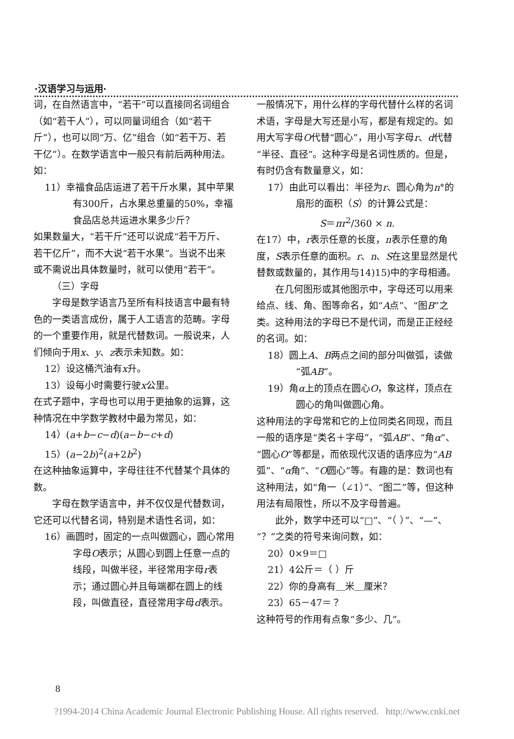·汉语学习与运用·
词，在自然语言中，“若干”可以直接同名词组合（如“若干人”），可以同量词组合（如“若干斤”），也可以同“万、亿”组合（如“若干万、若干亿”）。在数学语言中一般只有前后两种用法。如：
11）幸福食品店运进了若干斤水果，其中苹果有300斤，占水果总重量的50%，幸福食品店总共运进水果多少斤？
如果数量大，“若干斤”还可以说成“若干万斤、若干亿斤”，而不大说“若干水果”。当说不出来或不需说出具体数量时，就可以使用“若干”。
（三）字母
字母是数学语言乃至所有科技语言中最有特色的一类语言成份，属于人工语言的范畴。字母的一个重要作用，就是代替数词。一般说来，人们倾向于用x、y、z表示未知数。如：
12）设这桶汽油有x升。
13）设每小时需要行驶x公里。
在式子题中，字母也可以用于更抽象的运算，这种情况在中学数学教材中最为常见，如：
14）(a+b−c−d)(a−b−c+d)
15）(a−2b)<sup>2</sup>(a+2b<sup>2</sup>)
在这种抽象运算中，字母往往不代替某个具体的数。
字母在数学语言中，并不仅仅是代替数词，它还可以代替名词，特别是术语性名词，如：
16）画圆时，固定的一点叫做圆心，圆心常用字母O表示；从圆心到圆上任意一点的线段，叫做半径，半径常用字母r表示；通过圆心并且每端都在圆上的线段，叫做直径，直径常用字母d表示。
一般情况下，用什么样的字母代替什么样的名词术语，字母是大写还是小写，都是有规定的。如用大写字母O代替“圆心”，用小写字母r、d代替“半径、直径”。这种字母是名词性质的。但是，有时仍含有数量意义，如：
17）由此可以看出：半径为r、圆心角为n°的扇形的面积（S）的计算公式是：
S＝πr<sup>2</sup>/360 × n.
在17）中，r表示任意的长度，n表示任意的角度，S表示任意的面积。r、n、S在这里显然是代替数或数量的，其作用与14)15)中的字母相通。
在几何图形或其他图示中，字母还可以用来给点、线、角、图等命名，如“A点”、“图B”之类。这种用法的字母已不是代词，而是正正经经的名词。如：
18）圆上A、B两点之间的部分叫做弧，读做“弧AB”。
19）角α上的顶点在圆心O，象这样，顶点在圆心的角叫做圆心角。
这种用法的字母常和它的上位同类名同现，而且一般的语序是“类名＋字母”，“弧AB”、“角α”、“圆心O”等都是，而依现代汉语的语序应为“AB弧”、“α角”、“O圆心”等。有趣的是：数词也有这种用法，如“角一（∠1）”、“图二”等，但这种用法有局限性，所以不及字母普遍。
此外，数学中还可以“□”、“（ ）”、“—”、“？”之类的符号来询问数，如：
20）0×9＝□
21）4公斤＝（ ）斤
22）你的身高有＿米＿厘米？
23）65－47＝？
这种符号的作用有点象“多少、几”。
8
?1994-2014 China Academic Journal Electronic Publishing House. All rights reserved. http://www.cnki.net